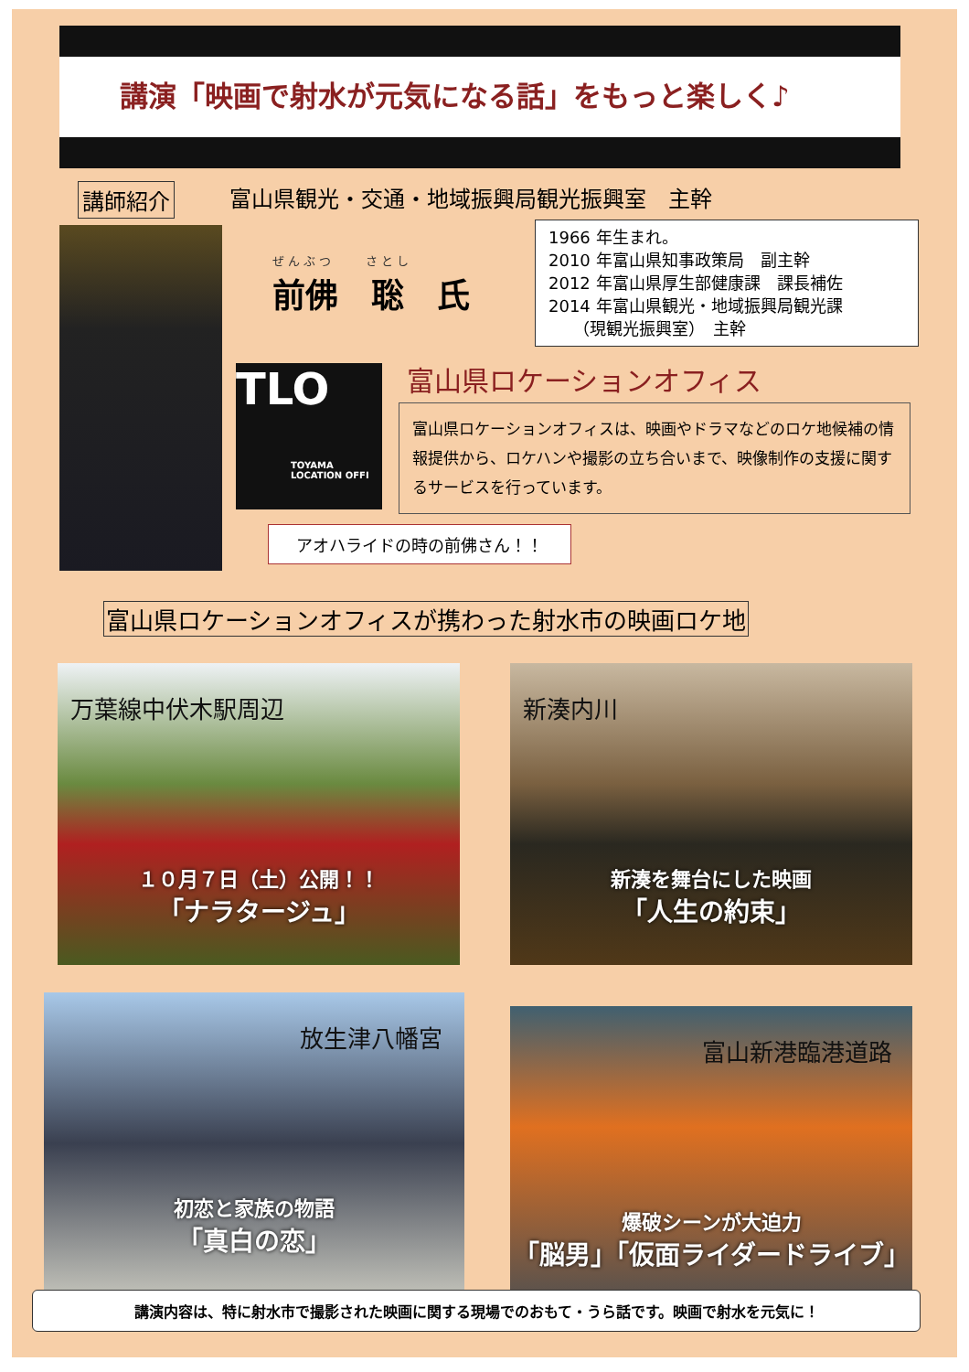講演「映画で射水が元気になる話」をもっと楽しく♪
講師紹介 富山県観光・交通・地域振興局観光振興室　主幹
ぜんぶつ　　さとし
前佛　聡　氏
1966 年生まれ。
2010 年富山県知事政策局　副主幹
2012 年富山県厚生部健康課　課長補佐
2014 年富山県観光・地域振興局観光課
　　（現観光振興室）　主幹
TLO
TOYAMA
LOCATION OFFI
富山県ロケーションオフィス
富山県ロケーションオフィスは、映画やドラマなどのロケ地候補の情報提供から、ロケハンや撮影の立ち合いまで、映像制作の支援に関するサービスを行っています。
アオハライドの時の前佛さん！！
富山県ロケーションオフィスが携わった射水市の映画ロケ地
万葉線中伏木駅周辺
１０月７日（土）公開！！
「ナラタージュ」
新湊内川
新湊を舞台にした映画
「人生の約束」
放生津八幡宮
初恋と家族の物語
「真白の恋」
富山新港臨港道路
爆破シーンが大迫力
「脳男」「仮面ライダードライブ」
講演内容は、特に射水市で撮影された映画に関する現場でのおもて・うら話です。映画で射水を元気に！